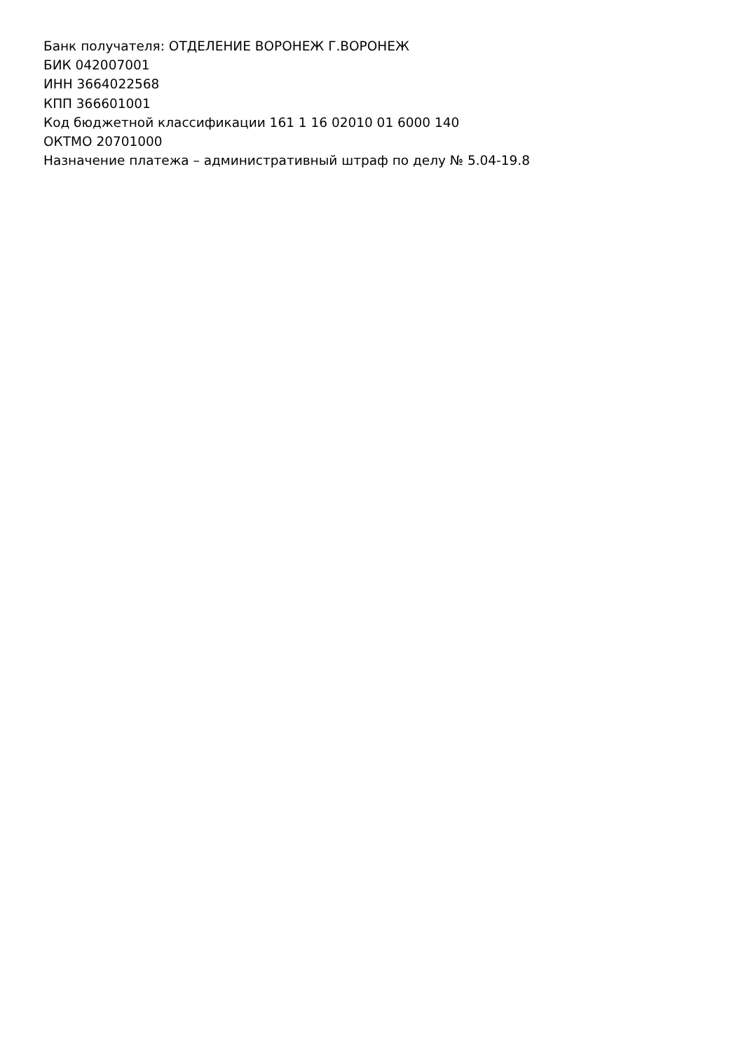Банк получателя: ОТДЕЛЕНИЕ ВОРОНЕЖ Г.ВОРОНЕЖ
БИК 042007001
ИНН 3664022568
КПП 366601001
Код бюджетной классификации 161 1 16 02010 01 6000 140
ОКТМО 20701000
Назначение платежа – административный штраф по делу № 5.04-19.8